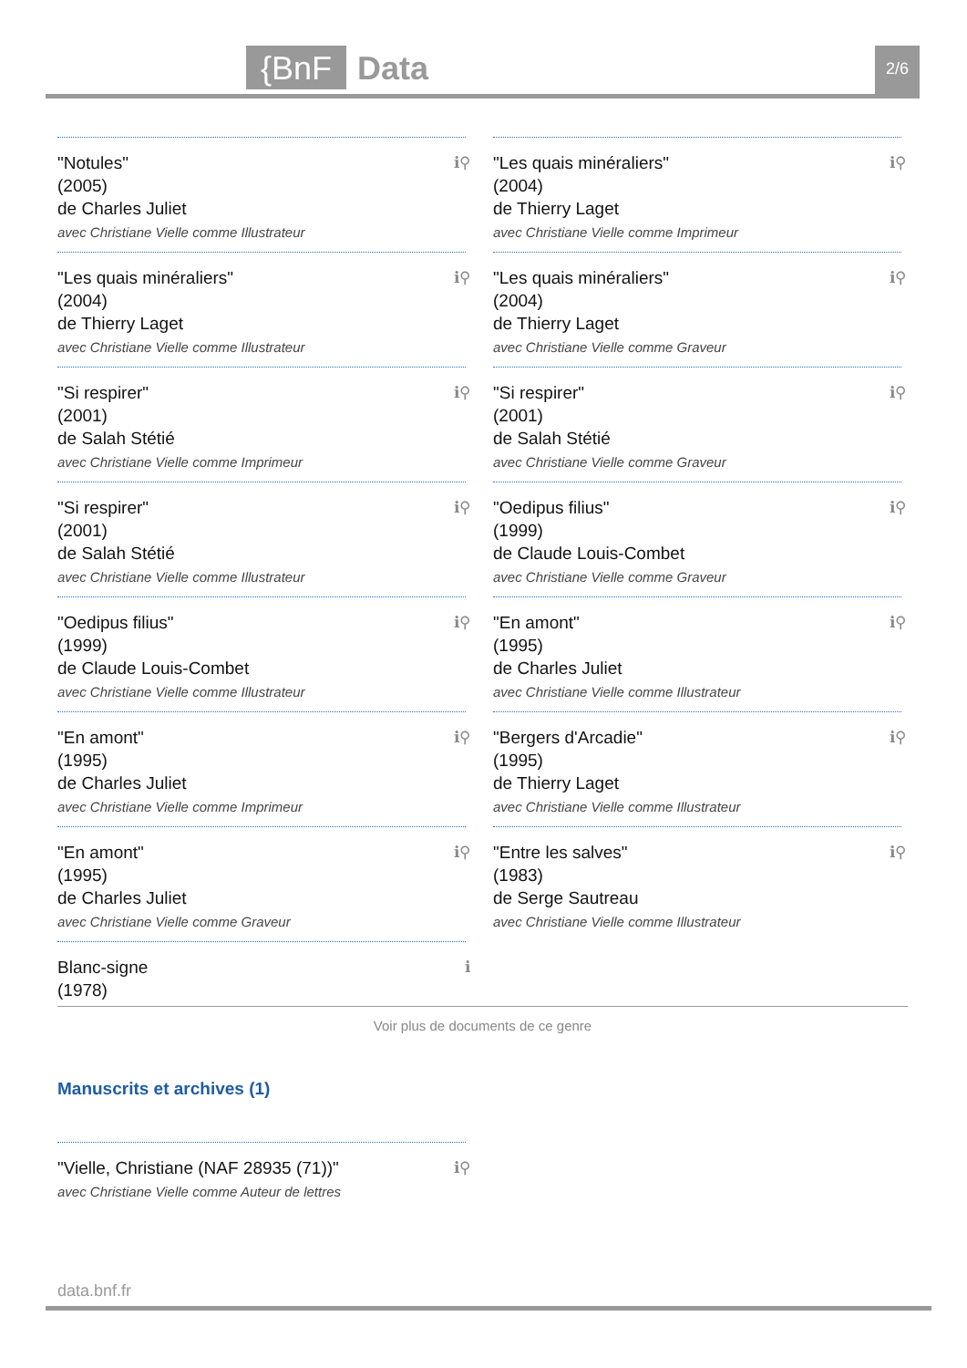{BnF
Data
2/6
"Notules"
(2005)
de Charles Juliet
avec Christiane Vielle comme Illustrateur
ℹ⚲
"Les quais minéraliers"
(2004)
de Thierry Laget
avec Christiane Vielle comme Imprimeur
ℹ⚲
"Les quais minéraliers"
(2004)
de Thierry Laget
avec Christiane Vielle comme Illustrateur
ℹ⚲
"Les quais minéraliers"
(2004)
de Thierry Laget
avec Christiane Vielle comme Graveur
ℹ⚲
"Si respirer"
(2001)
de Salah Stétié
avec Christiane Vielle comme Imprimeur
ℹ⚲
"Si respirer"
(2001)
de Salah Stétié
avec Christiane Vielle comme Graveur
ℹ⚲
"Si respirer"
(2001)
de Salah Stétié
avec Christiane Vielle comme Illustrateur
ℹ⚲
"Oedipus filius"
(1999)
de Claude Louis-Combet
avec Christiane Vielle comme Graveur
ℹ⚲
"Oedipus filius"
(1999)
de Claude Louis-Combet
avec Christiane Vielle comme Illustrateur
ℹ⚲
"En amont"
(1995)
de Charles Juliet
avec Christiane Vielle comme Illustrateur
ℹ⚲
"En amont"
(1995)
de Charles Juliet
avec Christiane Vielle comme Imprimeur
ℹ⚲
"Bergers d'Arcadie"
(1995)
de Thierry Laget
avec Christiane Vielle comme Illustrateur
ℹ⚲
"En amont"
(1995)
de Charles Juliet
avec Christiane Vielle comme Graveur
ℹ⚲
"Entre les salves"
(1983)
de Serge Sautreau
avec Christiane Vielle comme Illustrateur
ℹ⚲
Blanc-signe
(1978)
ℹ
Voir plus de documents de ce genre
Manuscrits et archives (1)
"Vielle, Christiane (NAF 28935 (71))"
avec Christiane Vielle comme Auteur de lettres
ℹ⚲
data.bnf.fr